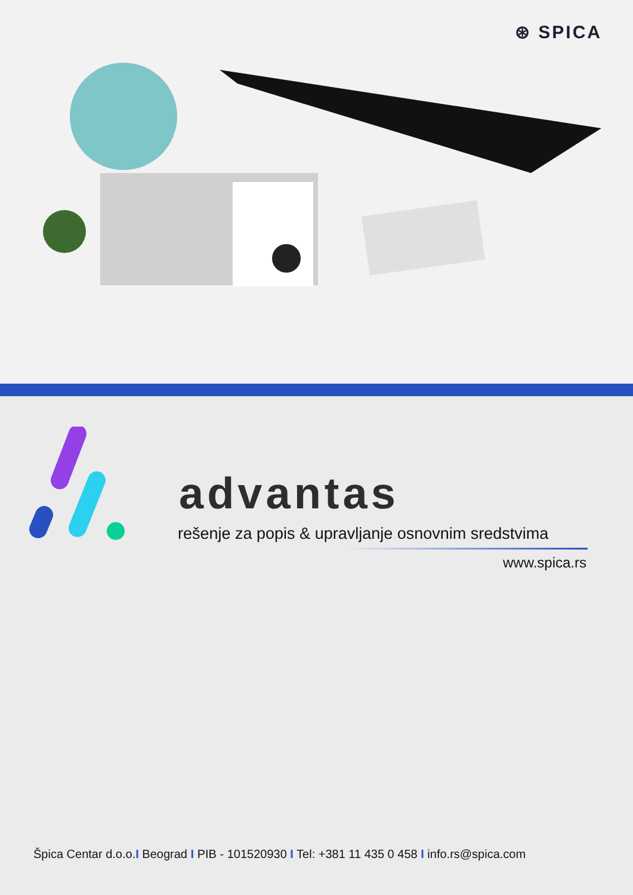⊛ SPICA
advantas
rešenje za popis & upravljanje osnovnim sredstvima
www.spica.rs
Špica Centar d.o.o.I Beograd I PIB - 101520930 I Tel: +381 11 435 0 458 I info.rs@spica.com